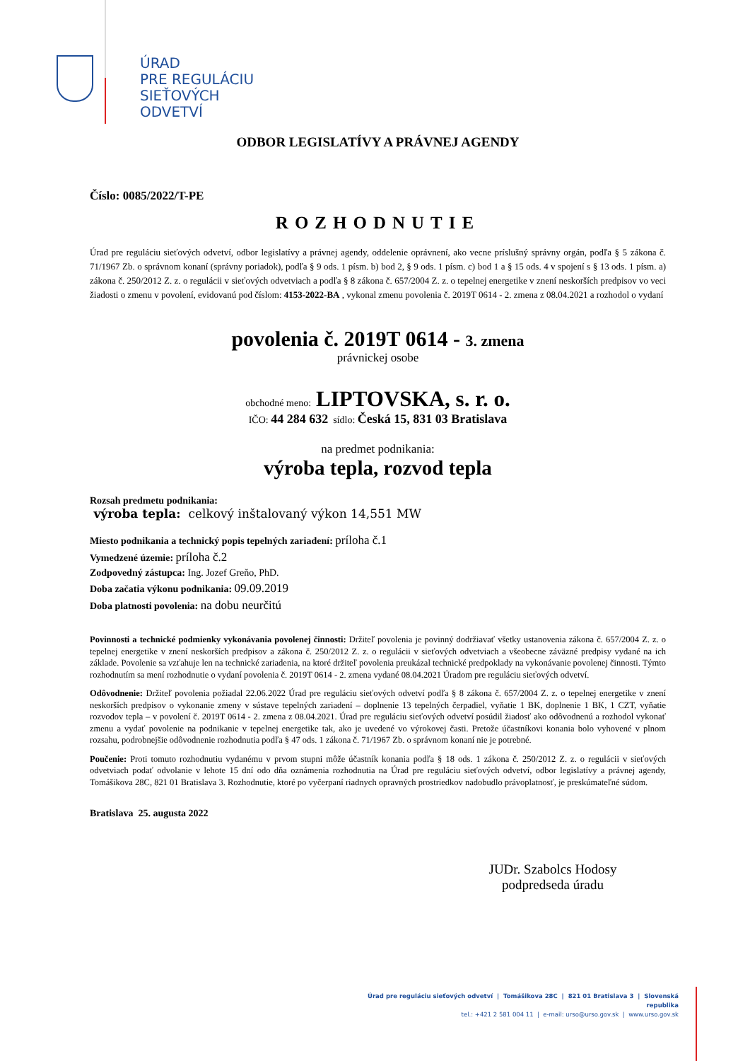ÚRAD
PRE REGULÁCIU
SIEŤOVÝCH
ODVETVÍ
ODBOR LEGISLATÍVY A PRÁVNEJ AGENDY
Číslo: 0085/2022/T-PE
ROZHODNUTIE
Úrad pre reguláciu sieťových odvetví, odbor legislatívy a právnej agendy, oddelenie oprávnení, ako vecne príslušný správny orgán, podľa § 5 zákona č. 71/1967 Zb. o správnom konaní (správny poriadok), podľa § 9 ods. 1 písm. b) bod 2, § 9 ods. 1 písm. c) bod 1 a § 15 ods. 4 v spojení s § 13 ods. 1 písm. a) zákona č. 250/2012 Z. z. o regulácii v sieťových odvetviach a podľa § 8 zákona č. 657/2004 Z. z. o tepelnej energetike v znení neskorších predpisov vo veci žiadosti o zmenu v povolení, evidovanú pod číslom: 4153-2022-BA , vykonal zmenu povolenia č. 2019T 0614 - 2. zmena z 08.04.2021 a rozhodol o vydaní
povolenia č. 2019T 0614 - 3. zmena
právnickej osobe
obchodné meno: LIPTOVSKA, s. r. o.
IČO: 44 284 632 sídlo: Česká 15, 831 03 Bratislava
na predmet podnikania:
výroba tepla, rozvod tepla
Rozsah predmetu podnikania:
výroba tepla: celkový inštalovaný výkon 14,551 MW
Miesto podnikania a technický popis tepelných zariadení: príloha č.1
Vymedzené územie: príloha č.2
Zodpovedný zástupca: Ing. Jozef Greňo, PhD.
Doba začatia výkonu podnikania: 09.09.2019
Doba platnosti povolenia: na dobu neurčitú
Povinnosti a technické podmienky vykonávania povolenej činnosti: Držiteľ povolenia je povinný dodržiavať všetky ustanovenia zákona č. 657/2004 Z. z. o tepelnej energetike v znení neskorších predpisov a zákona č. 250/2012 Z. z. o regulácii v sieťových odvetviach a všeobecne záväzné predpisy vydané na ich základe. Povolenie sa vzťahuje len na technické zariadenia, na ktoré držiteľ povolenia preukázal technické predpoklady na vykonávanie povolenej činnosti. Týmto rozhodnutím sa mení rozhodnutie o vydaní povolenia č. 2019T 0614 - 2. zmena vydané 08.04.2021 Úradom pre reguláciu sieťových odvetví.
Odôvodnenie: Držiteľ povolenia požiadal 22.06.2022 Úrad pre reguláciu sieťových odvetví podľa § 8 zákona č. 657/2004 Z. z. o tepelnej energetike v znení neskorších predpisov o vykonanie zmeny v sústave tepelných zariadení – doplnenie 13 tepelných čerpadiel, vyňatie 1 BK, doplnenie 1 BK, 1 CZT, vyňatie rozvodov tepla – v povolení č. 2019T 0614 - 2. zmena z 08.04.2021. Úrad pre reguláciu sieťových odvetví posúdil žiadosť ako odôvodnenú a rozhodol vykonať zmenu a vydať povolenie na podnikanie v tepelnej energetike tak, ako je uvedené vo výrokovej časti. Pretože účastníkovi konania bolo vyhovené v plnom rozsahu, podrobnejšie odôvodnenie rozhodnutia podľa § 47 ods. 1 zákona č. 71/1967 Zb. o správnom konaní nie je potrebné.
Poučenie: Proti tomuto rozhodnutiu vydanému v prvom stupni môže účastník konania podľa § 18 ods. 1 zákona č. 250/2012 Z. z. o regulácii v sieťových odvetviach podať odvolanie v lehote 15 dní odo dňa oznámenia rozhodnutia na Úrad pre reguláciu sieťových odvetví, odbor legislatívy a právnej agendy, Tomášikova 28C, 821 01 Bratislava 3. Rozhodnutie, ktoré po vyčerpaní riadnych opravných prostriedkov nadobudlo právoplatnosť, je preskúmateľné súdom.
Bratislava 25. augusta 2022
JUDr. Szabolcs Hodosy
podpredseda úradu
Úrad pre reguláciu sieťových odvetví | Tomášikova 28C | 821 01 Bratislava 3 | Slovenská republika
tel.: +421 2 581 004 11 | e-mail: urso@urso.gov.sk | www.urso.gov.sk